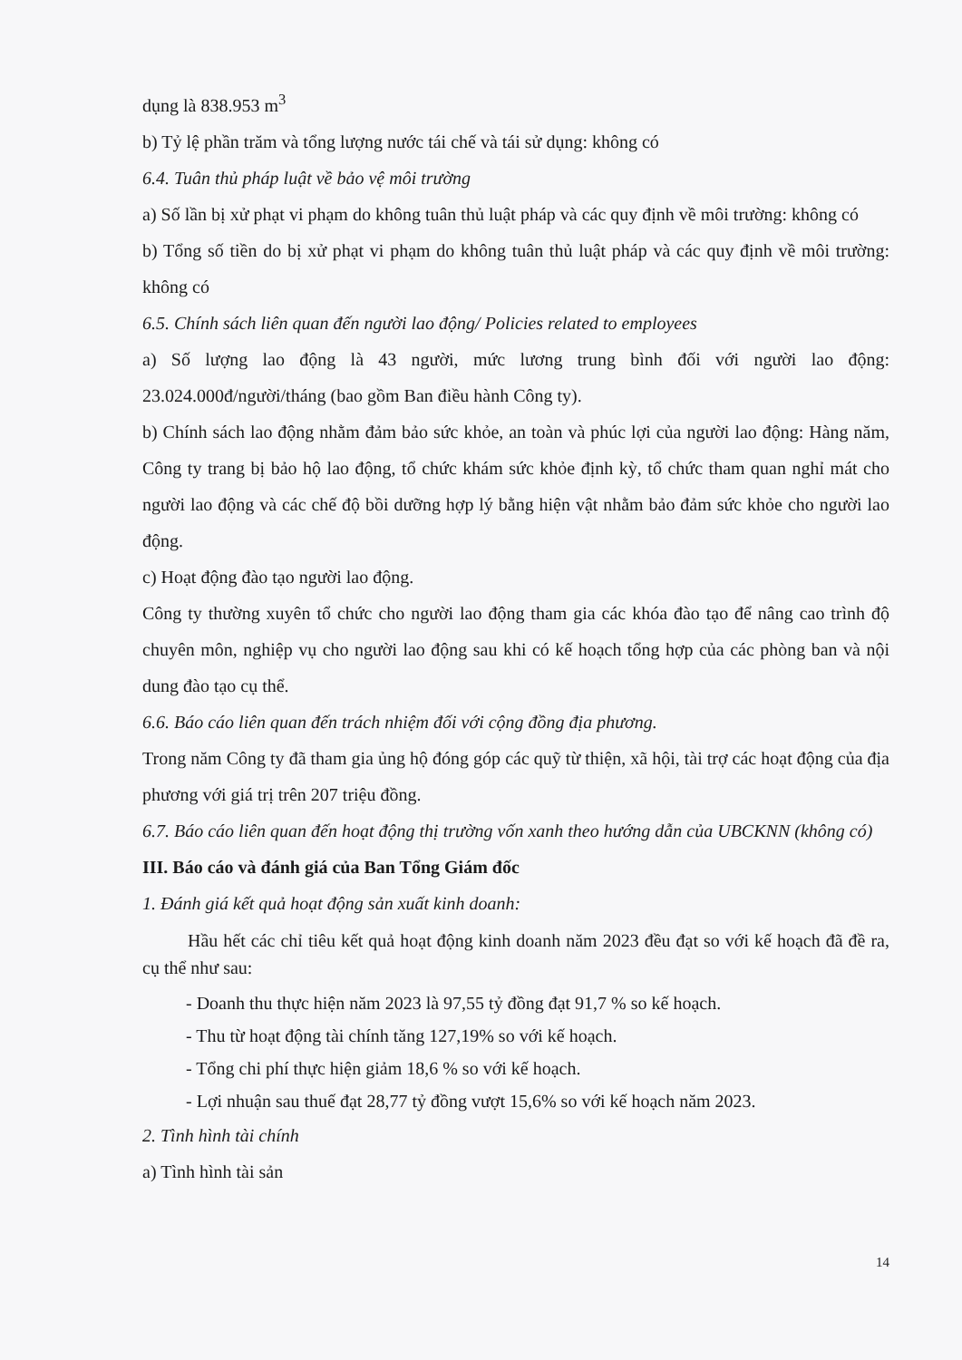dụng là 838.953 m<sup>3</sup>
b) Tỷ lệ phần trăm và tổng lượng nước tái chế và tái sử dụng: không có
6.4. Tuân thủ pháp luật về bảo vệ môi trường
a) Số lần bị xử phạt vi phạm do không tuân thủ luật pháp và các quy định về môi trường: không có
b) Tổng số tiền do bị xử phạt vi phạm do không tuân thủ luật pháp và các quy định về môi trường: không có
6.5. Chính sách liên quan đến người lao động/ Policies related to employees
a) Số lượng lao động là 43 người, mức lương trung bình đối với người lao động: 23.024.000đ/người/tháng (bao gồm Ban điều hành Công ty).
b) Chính sách lao động nhằm đảm bảo sức khỏe, an toàn và phúc lợi của người lao động: Hàng năm, Công ty trang bị bảo hộ lao động, tổ chức khám sức khỏe định kỳ, tổ chức tham quan nghỉ mát cho người lao động và các chế độ bồi dưỡng hợp lý bằng hiện vật nhằm bảo đảm sức khỏe cho người lao động.
c) Hoạt động đào tạo người lao động.
Công ty thường xuyên tổ chức cho người lao động tham gia các khóa đào tạo để nâng cao trình độ chuyên môn, nghiệp vụ cho người lao động sau khi có kế hoạch tổng hợp của các phòng ban và nội dung đào tạo cụ thể.
6.6. Báo cáo liên quan đến trách nhiệm đối với cộng đồng địa phương.
Trong năm Công ty đã tham gia ủng hộ đóng góp các quỹ từ thiện, xã hội, tài trợ các hoạt động của địa phương với giá trị trên 207 triệu đồng.
6.7. Báo cáo liên quan đến hoạt động thị trường vốn xanh theo hướng dẫn của UBCKNN (không có)
III. Báo cáo và đánh giá của Ban Tổng Giám đốc
1. Đánh giá kết quả hoạt động sản xuất kinh doanh:
Hầu hết các chỉ tiêu kết quả hoạt động kinh doanh năm 2023 đều đạt so với kế hoạch đã đề ra, cụ thể như sau:
- Doanh thu thực hiện năm 2023 là 97,55 tỷ đồng đạt 91,7 % so kế hoạch.
- Thu từ hoạt động tài chính tăng 127,19% so với kế hoạch.
- Tổng chi phí thực hiện giảm 18,6 % so với kế hoạch.
- Lợi nhuận sau thuế đạt 28,77 tỷ đồng vượt 15,6% so với kế hoạch năm 2023.
2. Tình hình tài chính
a) Tình hình tài sản
14